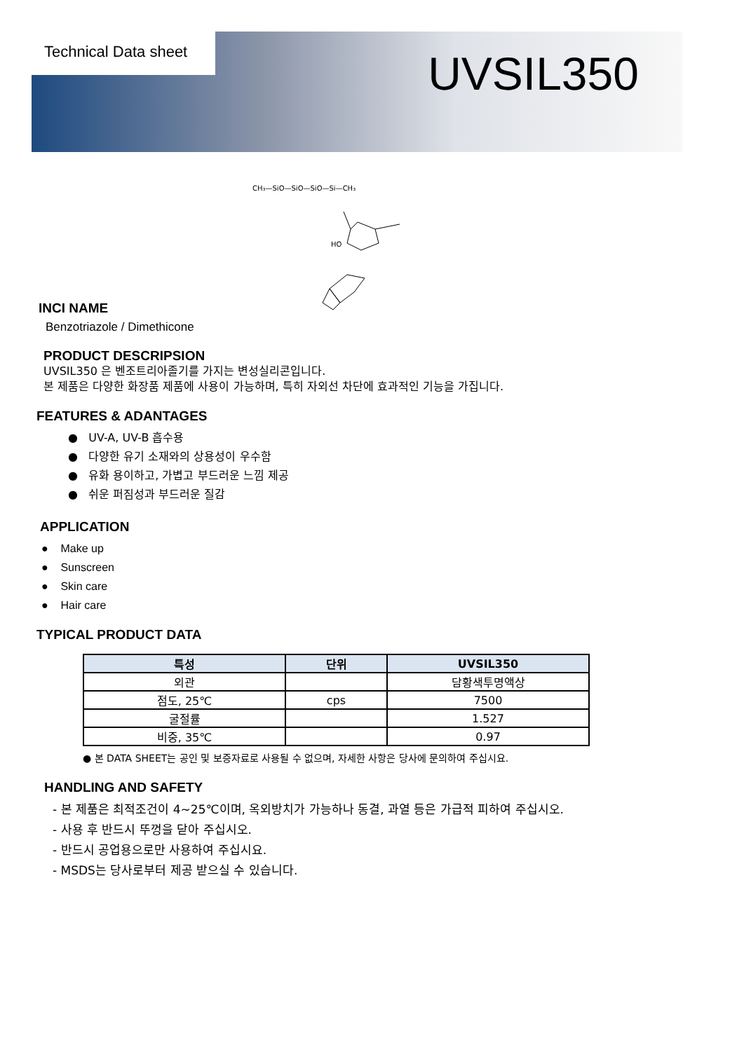Technical Data sheet
UVSIL350
CH₃—SiO—SiO—SiO—Si—CH₃
HO
INCI NAME
Benzotriazole / Dimethicone
PRODUCT DESCRIPSION
UVSIL350 은 벤조트리아졸기를 가지는 변성실리콘입니다.
본 제품은 다양한 화장품 제품에 사용이 가능하며, 특히 자외선 차단에 효과적인 기능을 가집니다.
FEATURES & ADANTAGES
● UV-A, UV-B 흡수용
● 다양한 유기 소재와의 상용성이 우수함
● 유화 용이하고, 가볍고 부드러운 느낌 제공
● 쉬운 퍼짐성과 부드러운 질감
APPLICATION
● Make up
● Sunscreen
● Skin care
● Hair care
TYPICAL PRODUCT DATA
| 특성 | 단위 | UVSIL350 |
| --- | --- | --- |
| 외관 | | 담황색투명액상 |
| 점도, 25℃ | cps | 7500 |
| 굴절률 | | 1.527 |
| 비중, 35℃ | | 0.97 |
● 본 DATA SHEET는 공인 및 보증자료로 사용될 수 없으며, 자세한 사항은 당사에 문의하여 주십시요.
HANDLING AND SAFETY
- 본 제품은 최적조건이 4~25℃이며, 옥외방치가 가능하나 동결, 과열 등은 가급적 피하여 주십시오.
- 사용 후 반드시 뚜껑을 닫아 주십시오.
- 반드시 공업용으로만 사용하여 주십시요.
- MSDS는 당사로부터 제공 받으실 수 있습니다.